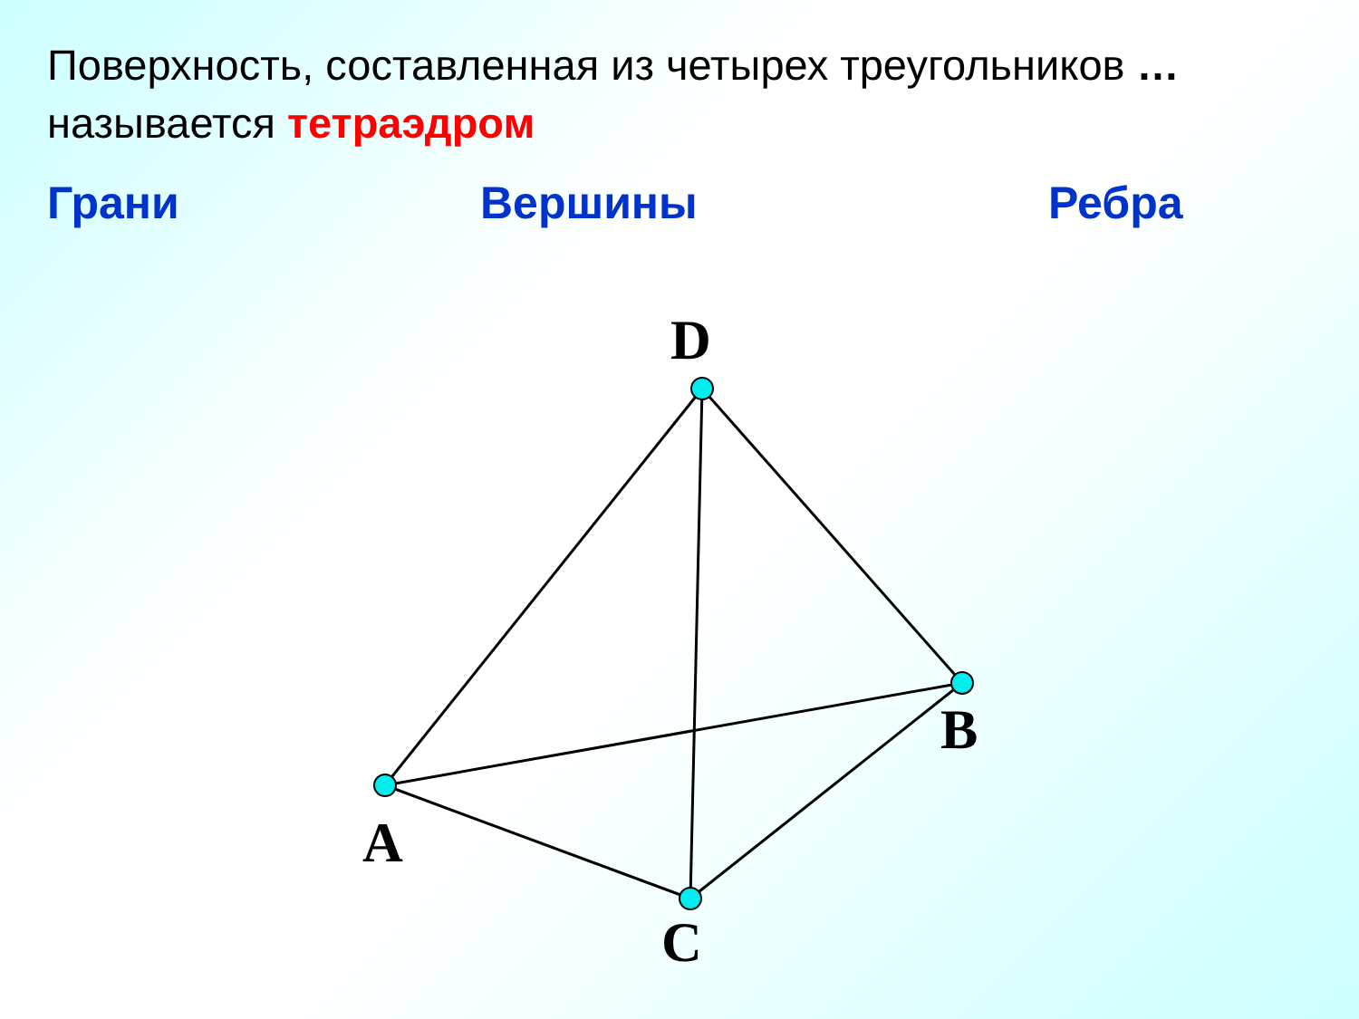Поверхность, составленная из четырех треугольников …
называется тетраэдром
Грани Вершины Ребра
D
B
A
C